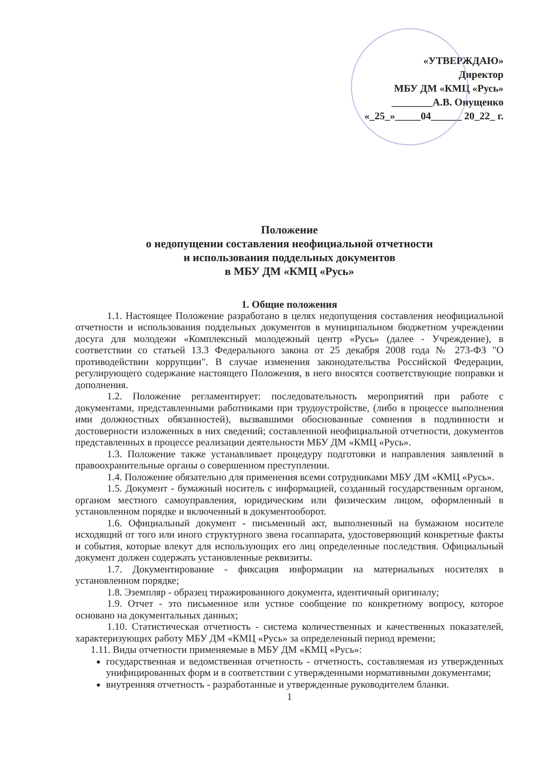«УТВЕРЖДАЮ»
Директор
МБУ ДМ «КМЦ «Русь»
________А.В. Онущенко
«_25_»_____04______ 20_22_ г.
Положение
о недопущении составления неофициальной отчетности
и использования поддельных документов
в МБУ ДМ «КМЦ «Русь»
1. Общие положения
1.1. Настоящее Положение разработано в целях недопущения составления неофициальной отчетности и использования поддельных документов в муниципальном бюджетном учреждении досуга для молодежи «Комплексный молодежный центр «Русь» (далее - Учреждение), в соответствии со статьей 13.3 Федерального закона от 25 декабря 2008 года № 273-ФЗ "О противодействии коррупции". В случае изменения законодательства Российской Федерации, регулирующего содержание настоящего Положения, в него вносятся соответствующие поправки и дополнения.
1.2. Положение регламентирует: последовательность мероприятий при работе с документами, представленными работниками при трудоустройстве, (либо в процессе выполнения ими должностных обязанностей), вызвавшими обоснованные сомнения в подлинности и достоверности изложенных в них сведений; составленной неофициальной отчетности, документов представленных в процессе реализации деятельности МБУ ДМ «КМЦ «Русь».
1.3. Положение также устанавливает процедуру подготовки и направления заявлений в правоохранительные органы о совершенном преступлении.
1.4. Положение обязательно для применения всеми сотрудниками МБУ ДМ «КМЦ «Русь».
1.5. Документ - бумажный носитель с информацией, созданный государственным органом, органом местного самоуправления, юридическим или физическим лицом, оформленный в установленном порядке и включенный в документооборот.
1.6. Официальный документ - письменный акт, выполненный на бумажном носителе исходящий от того или иного структурного звена госаппарата, удостоверяющий конкретные факты и события, которые влекут для использующих его лиц определенные последствия. Официальный документ должен содержать установленные реквизиты.
1.7. Документирование - фиксация информации на материальных носителях в установленном порядке;
1.8. Эземпляр - образец тиражированного документа, идентичный оригиналу;
1.9. Отчет - это письменное или устное сообщение по конкретному вопросу, которое основано на документальных данных;
1.10. Статистическая отчетность - система количественных и качественных показателей, характеризующих работу МБУ ДМ «КМЦ «Русь» за определенный период времени;
1.11. Виды отчетности применяемые в МБУ ДМ «КМЦ «Русь»:
государственная и ведомственная отчетность - отчетность, составляемая из утвержденных унифицированных форм и в соответствии с утвержденными нормативными документами;
внутренняя отчетность - разработанные и утвержденные руководителем бланки.
1